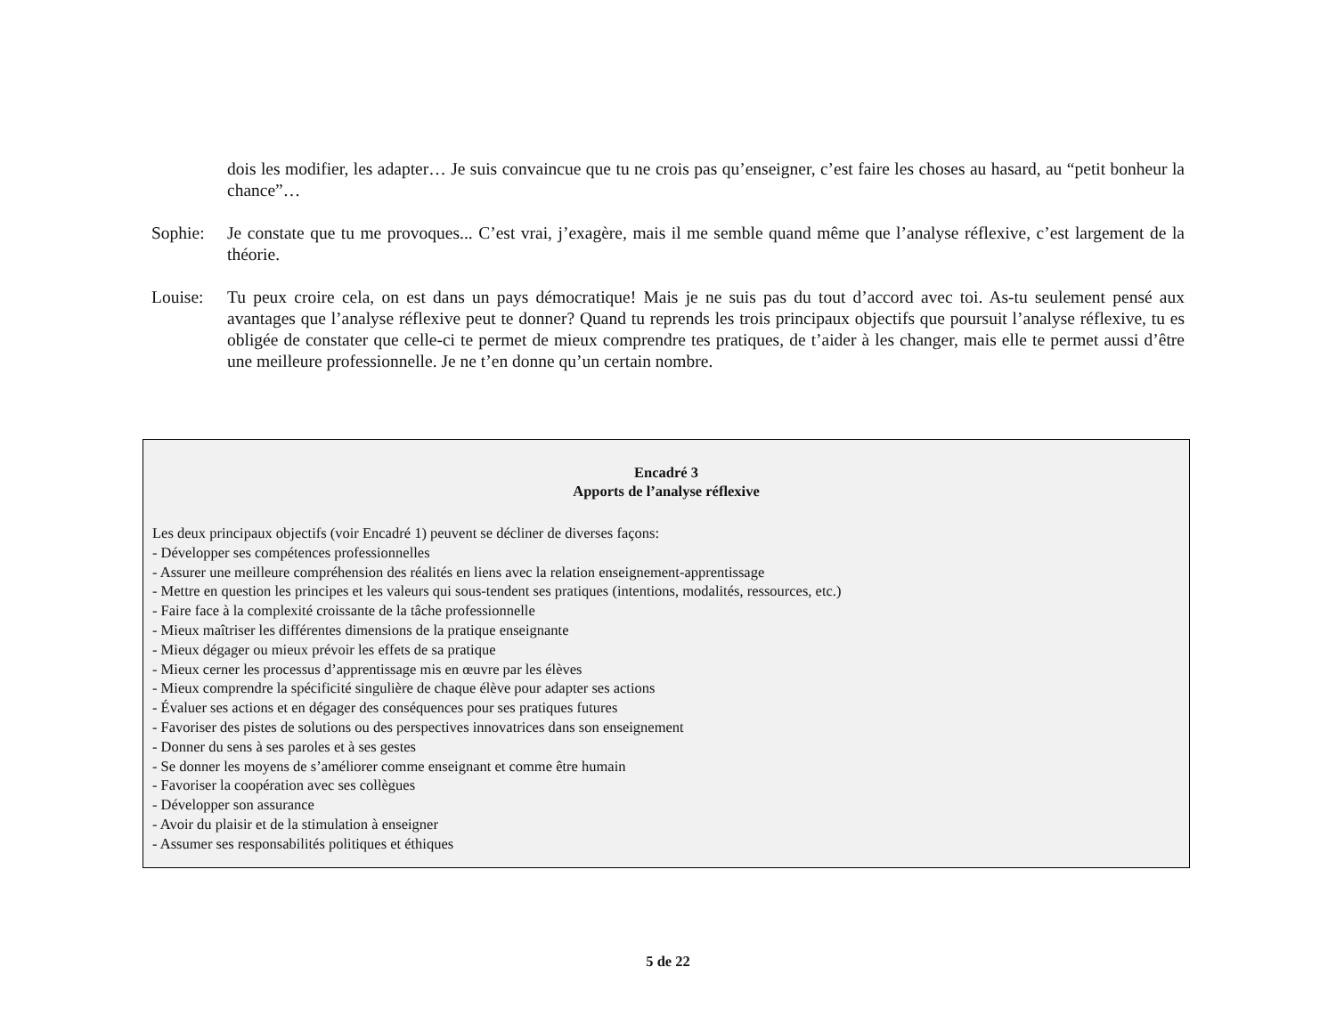dois les modifier, les adapter… Je suis convaincue que tu ne crois pas qu’enseigner, c’est faire les choses au hasard, au “petit bonheur la chance”…
Sophie: Je constate que tu me provoques... C’est vrai, j’exagère, mais il me semble quand même que l’analyse réflexive, c’est largement de la théorie.
Louise: Tu peux croire cela, on est dans un pays démocratique! Mais je ne suis pas du tout d’accord avec toi. As-tu seulement pensé aux avantages que l’analyse réflexive peut te donner? Quand tu reprends les trois principaux objectifs que poursuit l’analyse réflexive, tu es obligée de constater que celle-ci te permet de mieux comprendre tes pratiques, de t’aider à les changer, mais elle te permet aussi d’être une meilleure professionnelle. Je ne t’en donne qu’un certain nombre.
Encadré 3
Apports de l’analyse réflexive
Les deux principaux objectifs (voir Encadré 1) peuvent se décliner de diverses façons:
- Développer ses compétences professionnelles
- Assurer une meilleure compréhension des réalités en liens avec la relation enseignement-apprentissage
- Mettre en question les principes et les valeurs qui sous-tendent ses pratiques (intentions, modalités, ressources, etc.)
- Faire face à la complexité croissante de la tâche professionnelle
- Mieux maîtriser les différentes dimensions de la pratique enseignante
- Mieux dégager ou mieux prévoir les effets de sa pratique
- Mieux cerner les processus d’apprentissage mis en œuvre par les élèves
- Mieux comprendre la spécificité singulière de chaque élève pour adapter ses actions
- Évaluer ses actions et en dégager des conséquences pour ses pratiques futures
- Favoriser des pistes de solutions ou des perspectives innovatrices dans son enseignement
- Donner du sens à ses paroles et à ses gestes
- Se donner les moyens de s’améliorer comme enseignant et comme être humain
- Favoriser la coopération avec ses collègues
- Développer son assurance
- Avoir du plaisir et de la stimulation à enseigner
- Assumer ses responsabilités politiques et éthiques
5 de 22